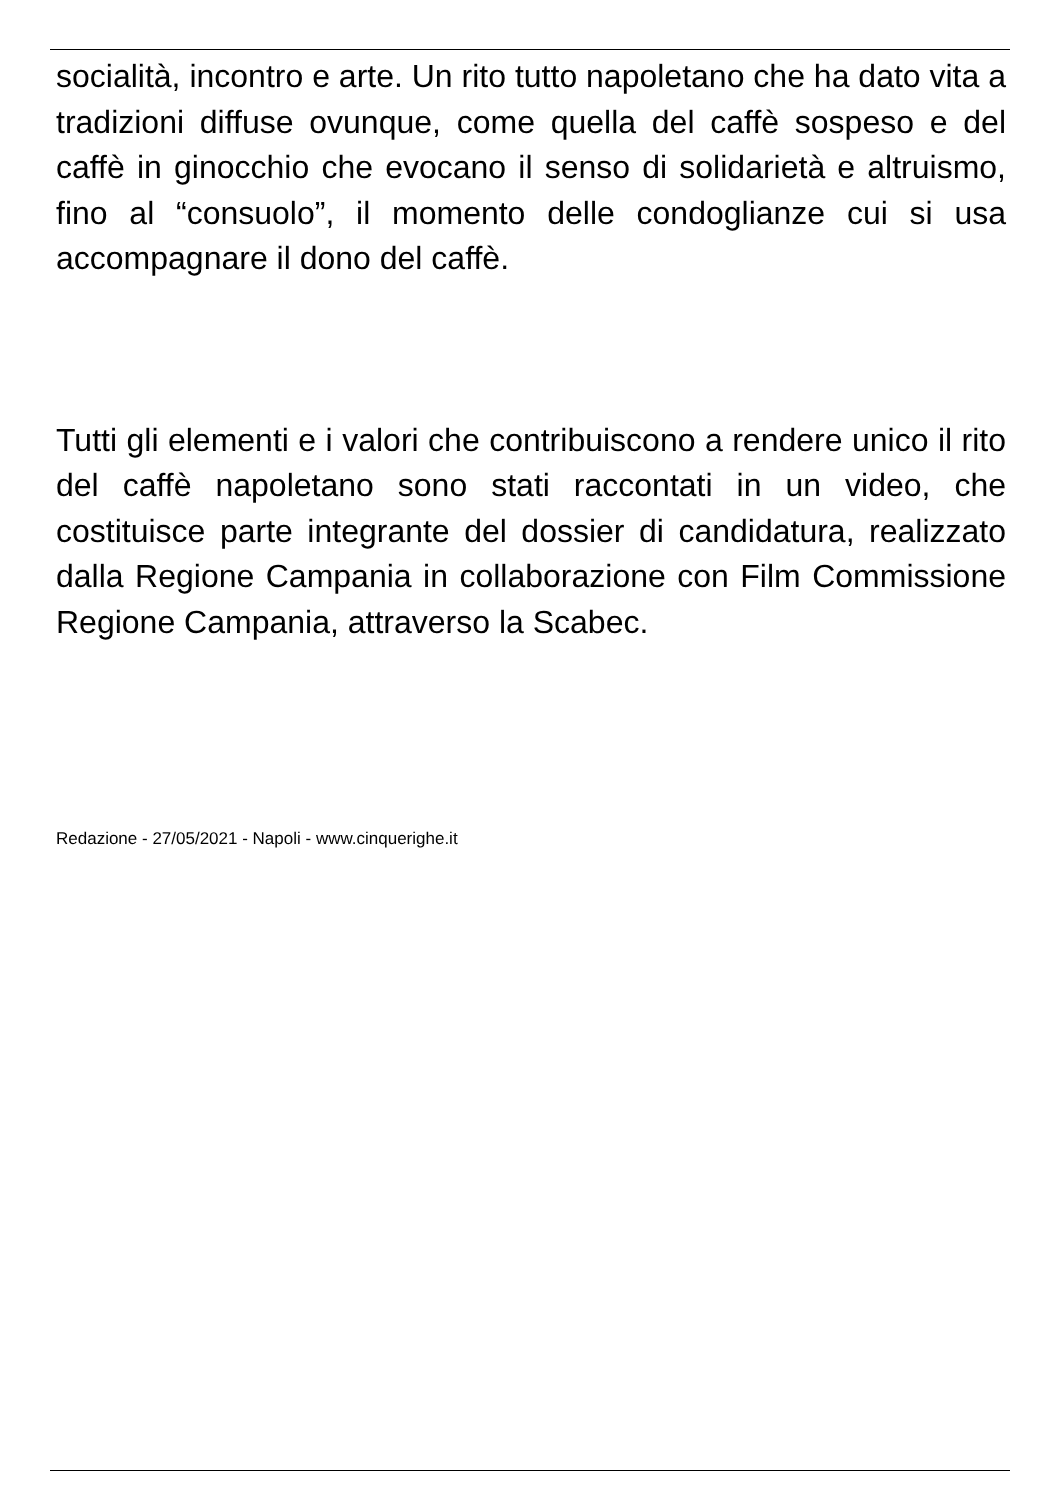socialità, incontro e arte. Un rito tutto napoletano che ha dato vita a tradizioni diffuse ovunque, come quella del caffè sospeso e del caffè in ginocchio che evocano il senso di solidarietà e altruismo, fino al “consuolo”, il momento delle condoglianze cui si usa accompagnare il dono del caffè.
Tutti gli elementi e i valori che contribuiscono a rendere unico il rito del caffè napoletano sono stati raccontati in un video, che costituisce parte integrante del dossier di candidatura, realizzato dalla Regione Campania in collaborazione con Film Commissione Regione Campania, attraverso la Scabec.
Redazione - 27/05/2021 - Napoli - www.cinquerighe.it